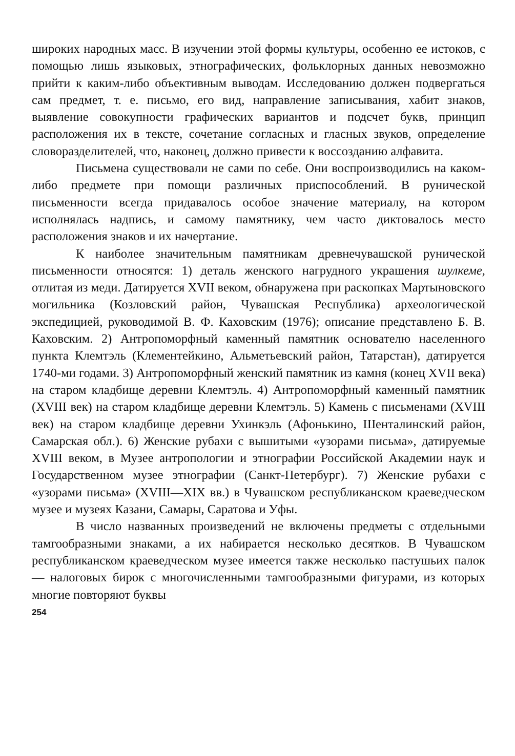широких народных масс. В изучении этой формы культуры, особенно ее истоков, с помощью лишь языковых, этнографических, фольклорных данных невозможно прийти к каким-либо объективным выводам. Исследованию должен подвергаться сам предмет, т. е. письмо, его вид, направление записывания, хабит знаков, выявление совокупности графических вариантов и подсчет букв, принцип расположения их в тексте, сочетание согласных и гласных звуков, определение словоразделителей, что, наконец, должно привести к воссозданию алфавита.
Письмена существовали не сами по себе. Они воспроизводились на каком-либо предмете при помощи различных приспособлений. В рунической письменности всегда придавалось особое значение материалу, на котором исполнялась надпись, и самому памятнику, чем часто диктовалось место расположения знаков и их начертание.
К наиболее значительным памятникам древнечувашской рунической письменности относятся: 1) деталь женского нагрудного украшения шулкеме, отлитая из меди. Датируется XVII веком, обнаружена при раскопках Мартыновского могильника (Козловский район, Чувашская Республика) археологической экспедицией, руководимой В. Ф. Каховским (1976); описание представлено Б. В. Каховским. 2) Антропоморфный каменный памятник основателю населенного пункта Клемтэль (Клементейкино, Альметьевский район, Татарстан), датируется 1740-ми годами. 3) Антропоморфный женский памятник из камня (конец XVII века) на старом кладбище деревни Клемтэль. 4) Антропоморфный каменный памятник (XVIII век) на старом кладбище деревни Клемтэль. 5) Камень с письменами (XVIII век) на старом кладбище деревни Ухинкэль (Афонькино, Шенталинский район, Самарская обл.). 6) Женские рубахи с вышитыми «узорами письма», датируемые XVIII веком, в Музее антропологии и этнографии Российской Академии наук и Государственном музее этнографии (Санкт-Петербург). 7) Женские рубахи с «узорами письма» (XVIII—XIX вв.) в Чувашском республиканском краеведческом музее и музеях Казани, Самары, Саратова и Уфы.
В число названных произведений не включены предметы с отдельными тамгообразными знаками, а их набирается несколько десятков. В Чувашском республиканском краеведческом музее имеется также несколько пастушьих палок — налоговых бирок с многочисленными тамгообразными фигурами, из которых многие повторяют буквы
254